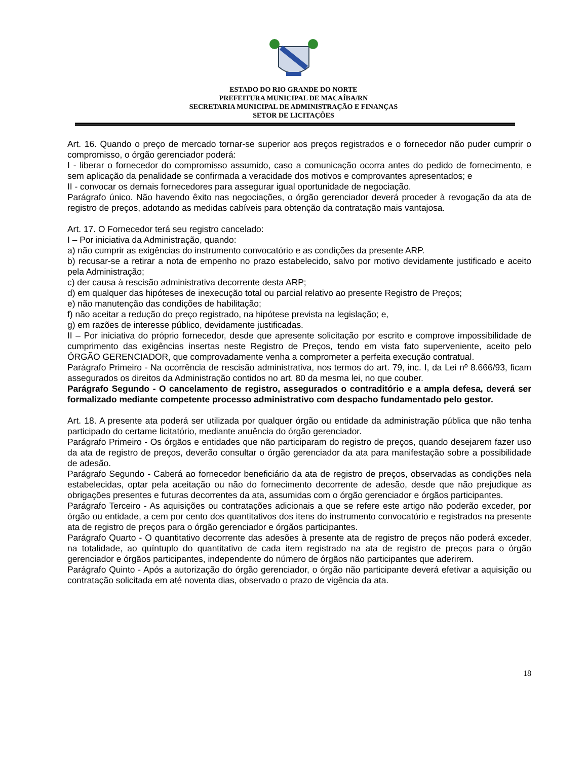ESTADO DO RIO GRANDE DO NORTE
PREFEITURA MUNICIPAL DE MACAÍBA/RN
SECRETARIA MUNICIPAL DE ADMINISTRAÇÃO E FINANÇAS
SETOR DE LICITAÇÕES
Art. 16. Quando o preço de mercado tornar-se superior aos preços registrados e o fornecedor não puder cumprir o compromisso, o órgão gerenciador poderá:
I - liberar o fornecedor do compromisso assumido, caso a comunicação ocorra antes do pedido de fornecimento, e sem aplicação da penalidade se confirmada a veracidade dos motivos e comprovantes apresentados; e
II - convocar os demais fornecedores para assegurar igual oportunidade de negociação.
Parágrafo único. Não havendo êxito nas negociações, o órgão gerenciador deverá proceder à revogação da ata de registro de preços, adotando as medidas cabíveis para obtenção da contratação mais vantajosa.
Art. 17. O Fornecedor terá seu registro cancelado:
I – Por iniciativa da Administração, quando:
a) não cumprir as exigências do instrumento convocatório e as condições da presente ARP.
b) recusar-se a retirar a nota de empenho no prazo estabelecido, salvo por motivo devidamente justificado e aceito pela Administração;
c) der causa à rescisão administrativa decorrente desta ARP;
d) em qualquer das hipóteses de inexecução total ou parcial relativo ao presente Registro de Preços;
e) não manutenção das condições de habilitação;
f) não aceitar a redução do preço registrado, na hipótese prevista na legislação; e,
g) em razões de interesse público, devidamente justificadas.
II – Por iniciativa do próprio fornecedor, desde que apresente solicitação por escrito e comprove impossibilidade de cumprimento das exigências insertas neste Registro de Preços, tendo em vista fato superveniente, aceito pelo ÓRGÃO GERENCIADOR, que comprovadamente venha a comprometer a perfeita execução contratual.
Parágrafo Primeiro - Na ocorrência de rescisão administrativa, nos termos do art. 79, inc. I, da Lei nº 8.666/93, ficam assegurados os direitos da Administração contidos no art. 80 da mesma lei, no que couber.
Parágrafo Segundo - O cancelamento de registro, assegurados o contraditório e a ampla defesa, deverá ser formalizado mediante competente processo administrativo com despacho fundamentado pelo gestor.
Art. 18. A presente ata poderá ser utilizada por qualquer órgão ou entidade da administração pública que não tenha participado do certame licitatório, mediante anuência do órgão gerenciador.
Parágrafo Primeiro - Os órgãos e entidades que não participaram do registro de preços, quando desejarem fazer uso da ata de registro de preços, deverão consultar o órgão gerenciador da ata para manifestação sobre a possibilidade de adesão.
Parágrafo Segundo - Caberá ao fornecedor beneficiário da ata de registro de preços, observadas as condições nela estabelecidas, optar pela aceitação ou não do fornecimento decorrente de adesão, desde que não prejudique as obrigações presentes e futuras decorrentes da ata, assumidas com o órgão gerenciador e órgãos participantes.
Parágrafo Terceiro - As aquisições ou contratações adicionais a que se refere este artigo não poderão exceder, por órgão ou entidade, a cem por cento dos quantitativos dos itens do instrumento convocatório e registrados na presente ata de registro de preços para o órgão gerenciador e órgãos participantes.
Parágrafo Quarto - O quantitativo decorrente das adesões à presente ata de registro de preços não poderá exceder, na totalidade, ao quíntuplo do quantitativo de cada item registrado na ata de registro de preços para o órgão gerenciador e órgãos participantes, independente do número de órgãos não participantes que aderirem.
Parágrafo Quinto - Após a autorização do órgão gerenciador, o órgão não participante deverá efetivar a aquisição ou contratação solicitada em até noventa dias, observado o prazo de vigência da ata.
18